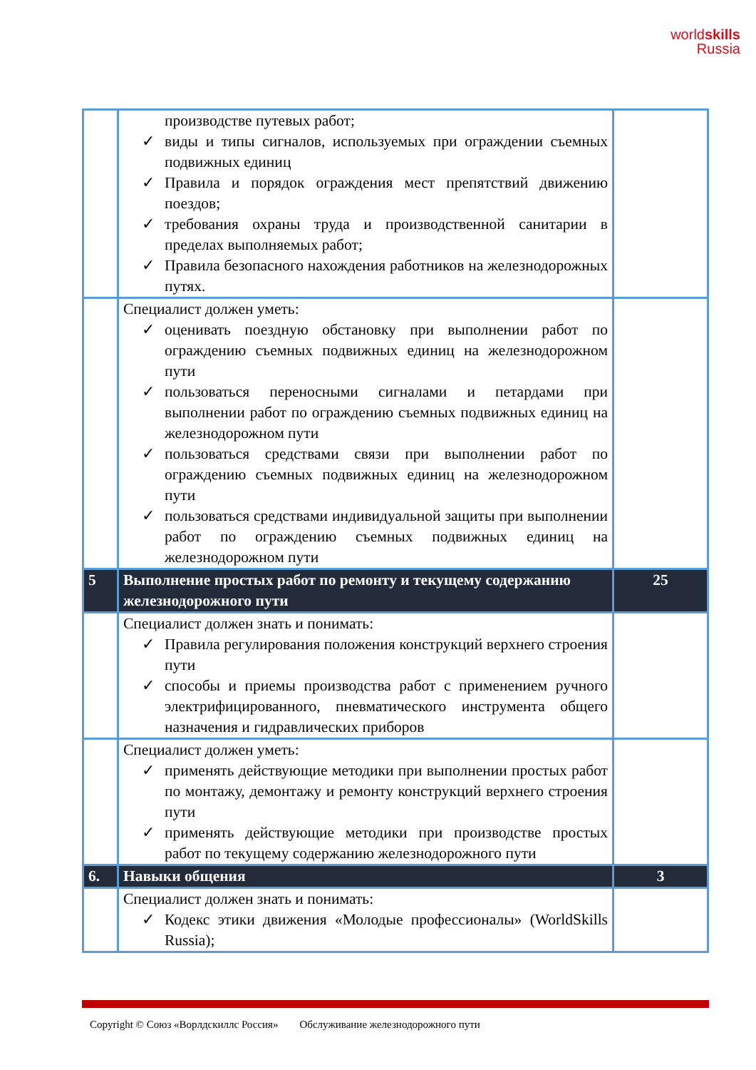worldskills
Russia
| | производстве путевых работ; ✓ виды и типы сигналов, используемых при ограждении съемных подвижных единиц ✓ Правила и порядок ограждения мест препятствий движению поездов; ✓ требования охраны труда и производственной санитарии в пределах выполняемых работ; ✓ Правила безопасного нахождения работников на железнодорожных путях. | |
| | Специалист должен уметь: ✓ оценивать поездную обстановку при выполнении работ по ограждению съемных подвижных единиц на железнодорожном пути ✓ пользоваться переносными сигналами и петардами при выполнении работ по ограждению съемных подвижных единиц на железнодорожном пути ✓ пользоваться средствами связи при выполнении работ по ограждению съемных подвижных единиц на железнодорожном пути ✓ пользоваться средствами индивидуальной защиты при выполнении работ по ограждению съемных подвижных единиц на железнодорожном пути | |
| 5 | Выполнение простых работ по ремонту и текущему содержанию железнодорожного пути | 25 |
| | Специалист должен знать и понимать: ✓ Правила регулирования положения конструкций верхнего строения пути ✓ способы и приемы производства работ с применением ручного электрифицированного, пневматического инструмента общего назначения и гидравлических приборов | |
| | Специалист должен уметь: ✓ применять действующие методики при выполнении простых работ по монтажу, демонтажу и ремонту конструкций верхнего строения пути ✓ применять действующие методики при производстве простых работ по текущему содержанию железнодорожного пути | |
| 6. | Навыки общения | 3 |
| | Специалист должен знать и понимать: ✓ Кодекс этики движения «Молодые профессионалы» (WorldSkills Russia); | |
Copyright © Союз «Ворлдскиллс Россия» Обслуживание железнодорожного пути